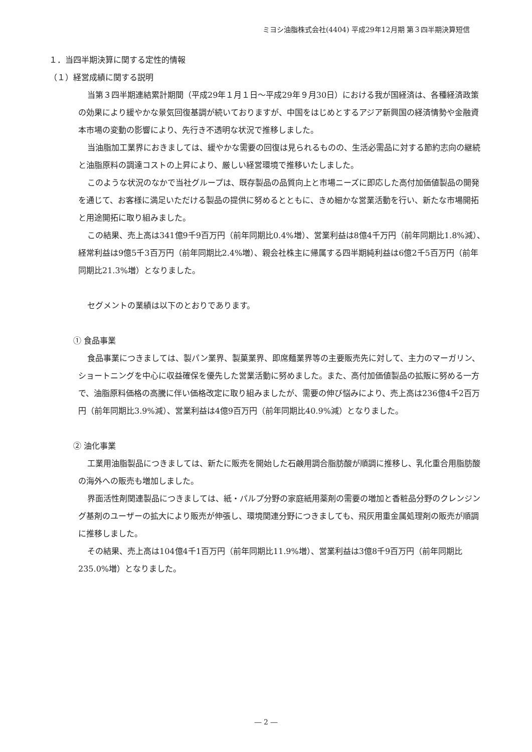ミヨシ油脂株式会社(4404) 平成29年12月期 第３四半期決算短信
１．当四半期決算に関する定性的情報
（１）経営成績に関する説明
当第３四半期連結累計期間（平成29年１月１日～平成29年９月30日）における我が国経済は、各種経済政策の効果により緩やかな景気回復基調が続いておりますが、中国をはじめとするアジア新興国の経済情勢や金融資本市場の変動の影響により、先行き不透明な状況で推移しました。
当油脂加工業界におきましては、緩やかな需要の回復は見られるものの、生活必需品に対する節約志向の継続と油脂原料の調達コストの上昇により、厳しい経営環境で推移いたしました。
このような状況のなかで当社グループは、既存製品の品質向上と市場ニーズに即応した高付加価値製品の開発を通じて、お客様に満足いただける製品の提供に努めるとともに、きめ細かな営業活動を行い、新たな市場開拓と用途開拓に取り組みました。
この結果、売上高は341億9千9百万円（前年同期比0.4%増）、営業利益は8億4千万円（前年同期比1.8%減）、経常利益は9億5千3百万円（前年同期比2.4%増）、親会社株主に帰属する四半期純利益は6億2千5百万円（前年同期比21.3%増）となりました。
セグメントの業績は以下のとおりであります。
① 食品事業
食品事業につきましては、製パン業界、製菓業界、即席麺業界等の主要販売先に対して、主力のマーガリン、ショートニングを中心に収益確保を優先した営業活動に努めました。また、高付加価値製品の拡販に努める一方で、油脂原料価格の高騰に伴い価格改定に取り組みましたが、需要の伸び悩みにより、売上高は236億4千2百万円（前年同期比3.9%減）、営業利益は4億9百万円（前年同期比40.9%減）となりました。
② 油化事業
工業用油脂製品につきましては、新たに販売を開始した石鹸用調合脂肪酸が順調に推移し、乳化重合用脂肪酸の海外への販売も増加しました。
界面活性剤関連製品につきましては、紙・パルプ分野の家庭紙用薬剤の需要の増加と香粧品分野のクレンジング基剤のユーザーの拡大により販売が伸張し、環境関連分野につきましても、飛灰用重金属処理剤の販売が順調に推移しました。
その結果、売上高は104億4千1百万円（前年同期比11.9%増）、営業利益は3億8千9百万円（前年同期比235.0%増）となりました。
― 2 ―